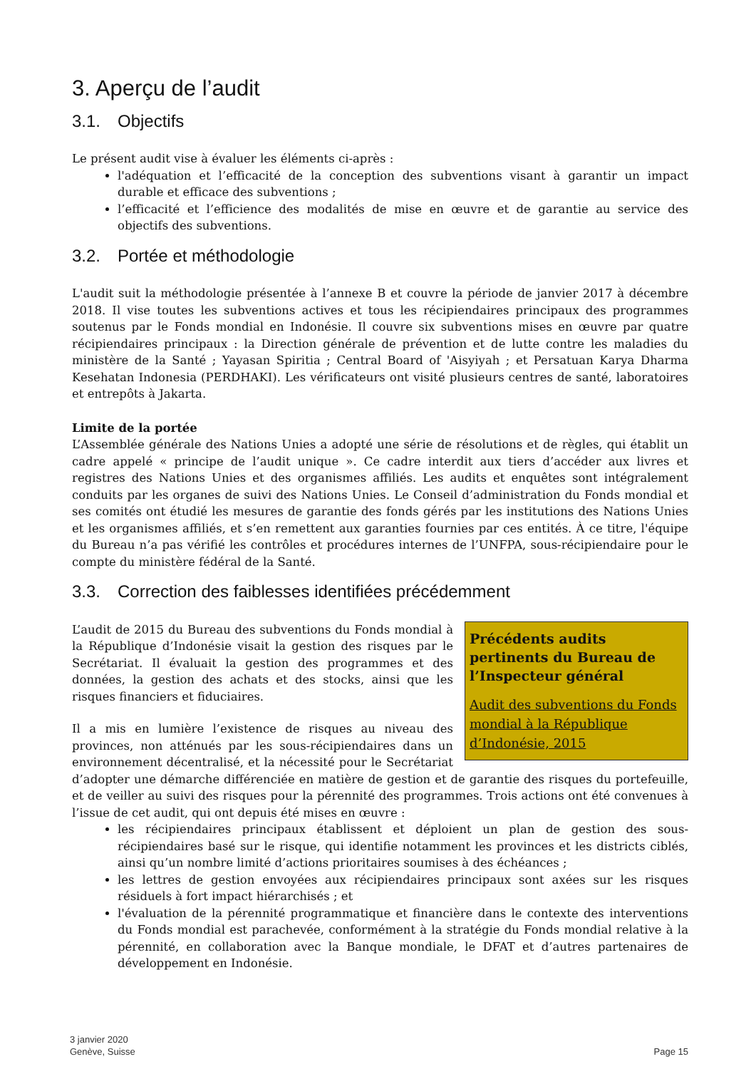3. Aperçu de l’audit
3.1. Objectifs
Le présent audit vise à évaluer les éléments ci-après :
l'adéquation et l’efficacité de la conception des subventions visant à garantir un impact durable et efficace des subventions ;
l’efficacité et l’efficience des modalités de mise en œuvre et de garantie au service des objectifs des subventions.
3.2. Portée et méthodologie
L'audit suit la méthodologie présentée à l’annexe B et couvre la période de janvier 2017 à décembre 2018. Il vise toutes les subventions actives et tous les récipiendaires principaux des programmes soutenus par le Fonds mondial en Indonésie. Il couvre six subventions mises en œuvre par quatre récipiendaires principaux : la Direction générale de prévention et de lutte contre les maladies du ministère de la Santé ; Yayasan Spiritia ; Central Board of 'Aisyiyah ; et Persatuan Karya Dharma Kesehatan Indonesia (PERDHAKI). Les vérificateurs ont visité plusieurs centres de santé, laboratoires et entrepôts à Jakarta.
Limite de la portée
L’Assemblée générale des Nations Unies a adopté une série de résolutions et de règles, qui établit un cadre appelé « principe de l’audit unique ». Ce cadre interdit aux tiers d’accéder aux livres et registres des Nations Unies et des organismes affiliés. Les audits et enquêtes sont intégralement conduits par les organes de suivi des Nations Unies. Le Conseil d’administration du Fonds mondial et ses comités ont étudié les mesures de garantie des fonds gérés par les institutions des Nations Unies et les organismes affiliés, et s’en remettent aux garanties fournies par ces entités. À ce titre, l'équipe du Bureau n’a pas vérifié les contrôles et procédures internes de l’UNFPA, sous-récipiendaire pour le compte du ministère fédéral de la Santé.
3.3. Correction des faiblesses identifiées précédemment
Précédents audits pertinents du Bureau de l’Inspecteur général
Audit des subventions du Fonds mondial à la République d’Indonésie, 2015
L’audit de 2015 du Bureau des subventions du Fonds mondial à la République d’Indonésie visait la gestion des risques par le Secrétariat. Il évaluait la gestion des programmes et des données, la gestion des achats et des stocks, ainsi que les risques financiers et fiduciaires.
Il a mis en lumière l’existence de risques au niveau des provinces, non atténués par les sous-récipiendaires dans un environnement décentralisé, et la nécessité pour le Secrétariat d’adopter une démarche différenciée en matière de gestion et de garantie des risques du portefeuille, et de veiller au suivi des risques pour la pérennité des programmes. Trois actions ont été convenues à l’issue de cet audit, qui ont depuis été mises en œuvre :
les récipiendaires principaux établissent et déploient un plan de gestion des sous-récipiendaires basé sur le risque, qui identifie notamment les provinces et les districts ciblés, ainsi qu’un nombre limité d’actions prioritaires soumises à des échéances ;
les lettres de gestion envoyées aux récipiendaires principaux sont axées sur les risques résiduels à fort impact hiérarchisés ; et
l'évaluation de la pérennité programmatique et financière dans le contexte des interventions du Fonds mondial est parachevée, conformément à la stratégie du Fonds mondial relative à la pérennité, en collaboration avec la Banque mondiale, le DFAT et d’autres partenaires de développement en Indonésie.
3 janvier 2020
Genève, Suisse
Page 15